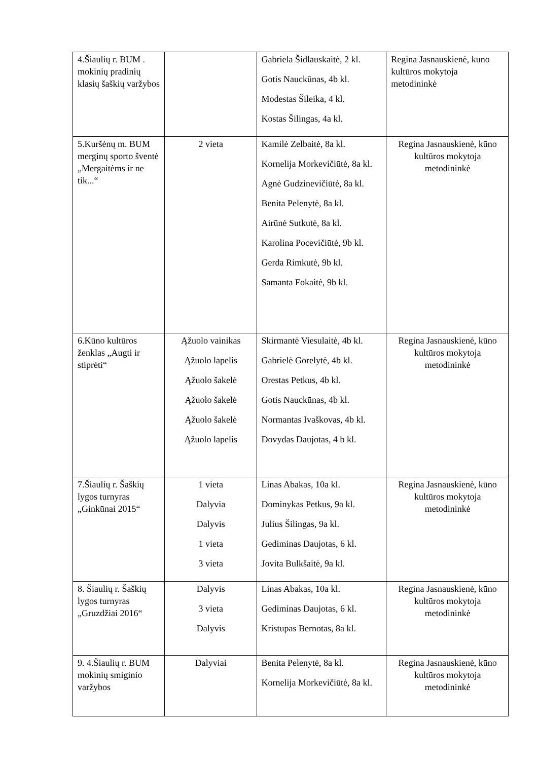| 4.Šiaulių r. BUM . mokinių pradinių klasių šaškių varžybos | | Gabriela Šidlauskaitė, 2 kl. Gotis Nauckūnas, 4b kl. Modestas Šileika, 4 kl. Kostas Šilingas, 4a kl. | Regina Jasnauskienė, kūno kultūros mokytoja metodininkė |
| 5.Kuršėnų m. BUM merginų sporto šventė „Mergaitėms ir ne tik...“ | 2 vieta | Kamilė Zelbaitė, 8a kl. Kornelija Morkevičiūtė, 8a kl. Agnė Gudzinevičiūtė, 8a kl. Benita Pelenytė, 8a kl. Airūnė Sutkutė, 8a kl. Karolina Pocevičiūtė, 9b kl. Gerda Rimkutė, 9b kl. Samanta Fokaitė, 9b kl. | Regina Jasnauskienė, kūno kultūros mokytoja metodininkė |
| 6.Kūno kultūros ženklas „Augti ir stiprėti“ | Ąžuolo vainikas Ąžuolo lapelis Ąžuolo šakelė Ąžuolo šakelė Ąžuolo šakelė Ąžuolo lapelis | Skirmantė Viesulaitė, 4b kl. Gabrielė Gorelytė, 4b kl. Orestas Petkus, 4b kl. Gotis Nauckūnas, 4b kl. Normantas Ivaškovas, 4b kl. Dovydas Daujotas, 4 b kl. | Regina Jasnauskienė, kūno kultūros mokytoja metodininkė |
| 7.Šiaulių r. Šaškių lygos turnyras „Ginkūnai 2015“ | 1 vieta Dalyvia Dalyvis 1 vieta 3 vieta | Linas Abakas, 10a kl. Dominykas Petkus, 9a kl. Julius Šilingas, 9a kl. Gediminas Daujotas, 6 kl. Jovita Bulkšaitė, 9a kl. | Regina Jasnauskienė, kūno kultūros mokytoja metodininkė |
| 8. Šiaulių r. Šaškių lygos turnyras „Gruzdžiai 2016“ | Dalyvis 3 vieta Dalyvis | Linas Abakas, 10a kl. Gediminas Daujotas, 6 kl. Kristupas Bernotas, 8a kl. | Regina Jasnauskienė, kūno kultūros mokytoja metodininkė |
| 9. 4.Šiaulių r. BUM mokinių smiginio varžybos | Dalyviai | Benita Pelenytė, 8a kl. Kornelija Morkevičiūtė, 8a kl. | Regina Jasnauskienė, kūno kultūros mokytoja metodininkė |